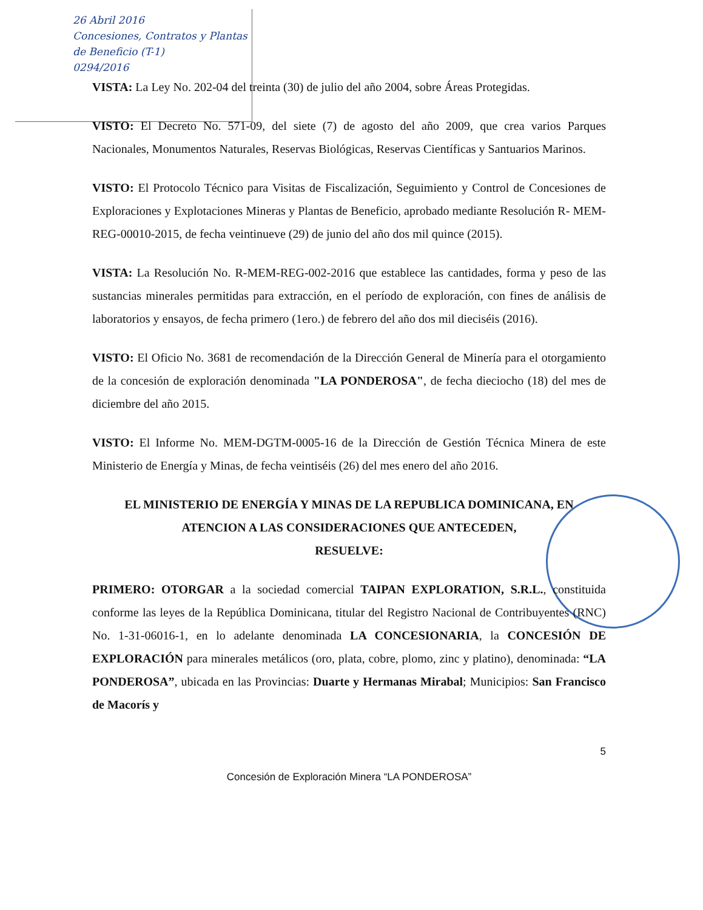26 Abril 2016
Concesiones, Contratos y Plantas de Beneficio (T-1)
0294/2016
VISTA: La Ley No. 202-04 del treinta (30) de julio del año 2004, sobre Áreas Protegidas.
VISTO: El Decreto No. 571-09, del siete (7) de agosto del año 2009, que crea varios Parques Nacionales, Monumentos Naturales, Reservas Biológicas, Reservas Científicas y Santuarios Marinos.
VISTO: El Protocolo Técnico para Visitas de Fiscalización, Seguimiento y Control de Concesiones de Exploraciones y Explotaciones Mineras y Plantas de Beneficio, aprobado mediante Resolución R- MEM-REG-00010-2015, de fecha veintinueve (29) de junio del año dos mil quince (2015).
VISTA: La Resolución No. R-MEM-REG-002-2016 que establece las cantidades, forma y peso de las sustancias minerales permitidas para extracción, en el período de exploración, con fines de análisis de laboratorios y ensayos, de fecha primero (1ero.) de febrero del año dos mil dieciséis (2016).
VISTO: El Oficio No. 3681 de recomendación de la Dirección General de Minería para el otorgamiento de la concesión de exploración denominada "LA PONDEROSA", de fecha dieciocho (18) del mes de diciembre del año 2015.
VISTO: El Informe No. MEM-DGTM-0005-16 de la Dirección de Gestión Técnica Minera de este Ministerio de Energía y Minas, de fecha veintiséis (26) del mes enero del año 2016.
EL MINISTERIO DE ENERGÍA Y MINAS DE LA REPUBLICA DOMINICANA, EN ATENCION A LAS CONSIDERACIONES QUE ANTECEDEN,
RESUELVE:
PRIMERO: OTORGAR a la sociedad comercial TAIPAN EXPLORATION, S.R.L., constituida conforme las leyes de la República Dominicana, titular del Registro Nacional de Contribuyentes (RNC) No. 1-31-06016-1, en lo adelante denominada LA CONCESIONARIA, la CONCESIÓN DE EXPLORACIÓN para minerales metálicos (oro, plata, cobre, plomo, zinc y platino), denominada: “LA PONDEROSA”, ubicada en las Provincias: Duarte y Hermanas Mirabal; Municipios: San Francisco de Macorís y
5
Concesión de Exploración Minera “LA PONDEROSA”